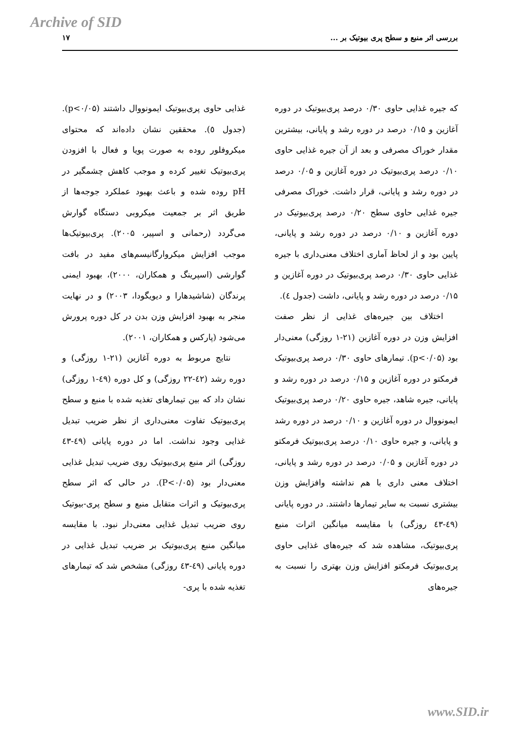Archive of SID
بررسی اثر منبع و سطح پری بیوتیک بر ... ۱۷
که جیره غذایی حاوی ۰/۳۰ درصد پری‌بیوتیک در دوره آغازین و ۰/۱۵ درصد در دوره رشد و پایانی، بیشترین مقدار خوراک مصرفی و بعد از آن جیره غذایی حاوی ۰/۱۰ درصد پری‌بیوتیک در دوره آغازین و ۰/۰۵ درصد در دوره رشد و پایانی، قرار داشت. خوراک مصرفی جیره غذایی حاوی سطح ۰/۲۰ درصد پری‌بیوتیک در دوره آغازین و ۰/۱۰ درصد در دوره رشد و پایانی، پایین بود و از لحاظ آماری اختلاف معنی‌داری با جیره غذایی حاوی ۰/۳۰ درصد پری‌بیوتیک در دوره آغازین و ۰/۱۵ درصد در دوره رشد و پایانی، داشت (جدول ٤).
اختلاف بین جیره‌های غذایی از نظر صفت افزایش وزن در دوره آغازین (۲۱-۱ روزگی) معنی‌دار بود (p<۰/۰۵). تیمارهای حاوی ۰/۳۰ درصد پری‌بیوتیک فرمکتو در دوره آغازین و ۰/۱۵ درصد در دوره رشد و پایانی، جیره شاهد، جیره حاوی ۰/۲۰ درصد پری‌بیوتیک ایمونووال در دوره آغازین و ۰/۱۰ درصد در دوره رشد و پایانی، و جیره حاوی ۰/۱۰ درصد پری‌بیوتیک فرمکتو در دوره آغازین و ۰/۰۵ درصد در دوره رشد و پایانی، اختلاف معنی داری با هم نداشته وافزایش وزن بیشتری نسبت به سایر تیمارها داشتند. در دوره پایانی (٤۹-٤۳ روزگی) با مقایسه میانگین اثرات منبع پری‌بیوتیک، مشاهده شد که جیره‌های غذایی حاوی پری‌بیوتیک فرمکتو افزایش وزن بهتری را نسبت به جیره‌های
غذایی حاوی پری‌بیوتیک ایمونووال داشتند (p<۰/۰۵). (جدول ٥). محققین نشان داده‌اند که محتوای میکروفلور روده به صورت پویا و فعال با افزودن پری‌بیوتیک تغییر کرده و موجب کاهش چشمگیر در pH روده شده و باعث بهبود عملکرد جوجه‌ها از طریق اثر بر جمعیت میکروبی دستگاه گوارش می‌گردد (رحمانی و اسپیر، ۲۰۰۵). پری‌بیوتیک‌ها موجب افزایش میکروارگانیسم‌های مفید در بافت گوارشی (اسپرینگ و همکاران، ۲۰۰۰)، بهبود ایمنی پرندگان (شاشیدهارا و دیویگودا، ۲۰۰۳) و در نهایت منجر به بهبود افزایش وزن بدن در کل دوره پرورش می‌شود (پارکس و همکاران، ۲۰۰۱).
نتایج مربوط به دوره آغازین (۲۱-۱ روزگی) و دوره رشد (٤۲-۲۲ روزگی) و کل دوره (٤۹-۱ روزگی) نشان داد که بین تیمارهای تغذیه شده با منبع و سطح پری‌بیوتیک تفاوت معنی‌داری از نظر ضریب تبدیل غذایی وجود نداشت. اما در دوره پایانی (٤۹-٤۳ روزگی) اثر منبع پری‌بیوتیک روی ضریب تبدیل غذایی معنی‌دار بود (P<۰/۰۵). در حالی که اثر سطح پری‌بیوتیک و اثرات متقابل منبع و سطح پری-بیوتیک روی ضریب تبدیل غذایی معنی‌دار نبود. با مقایسه میانگین منبع پری‌بیوتیک بر ضریب تبدیل غذایی در دوره پایانی (٤۹-٤۳ روزگی) مشخص شد که تیمارهای تغذیه شده با پری-
www.SID.ir